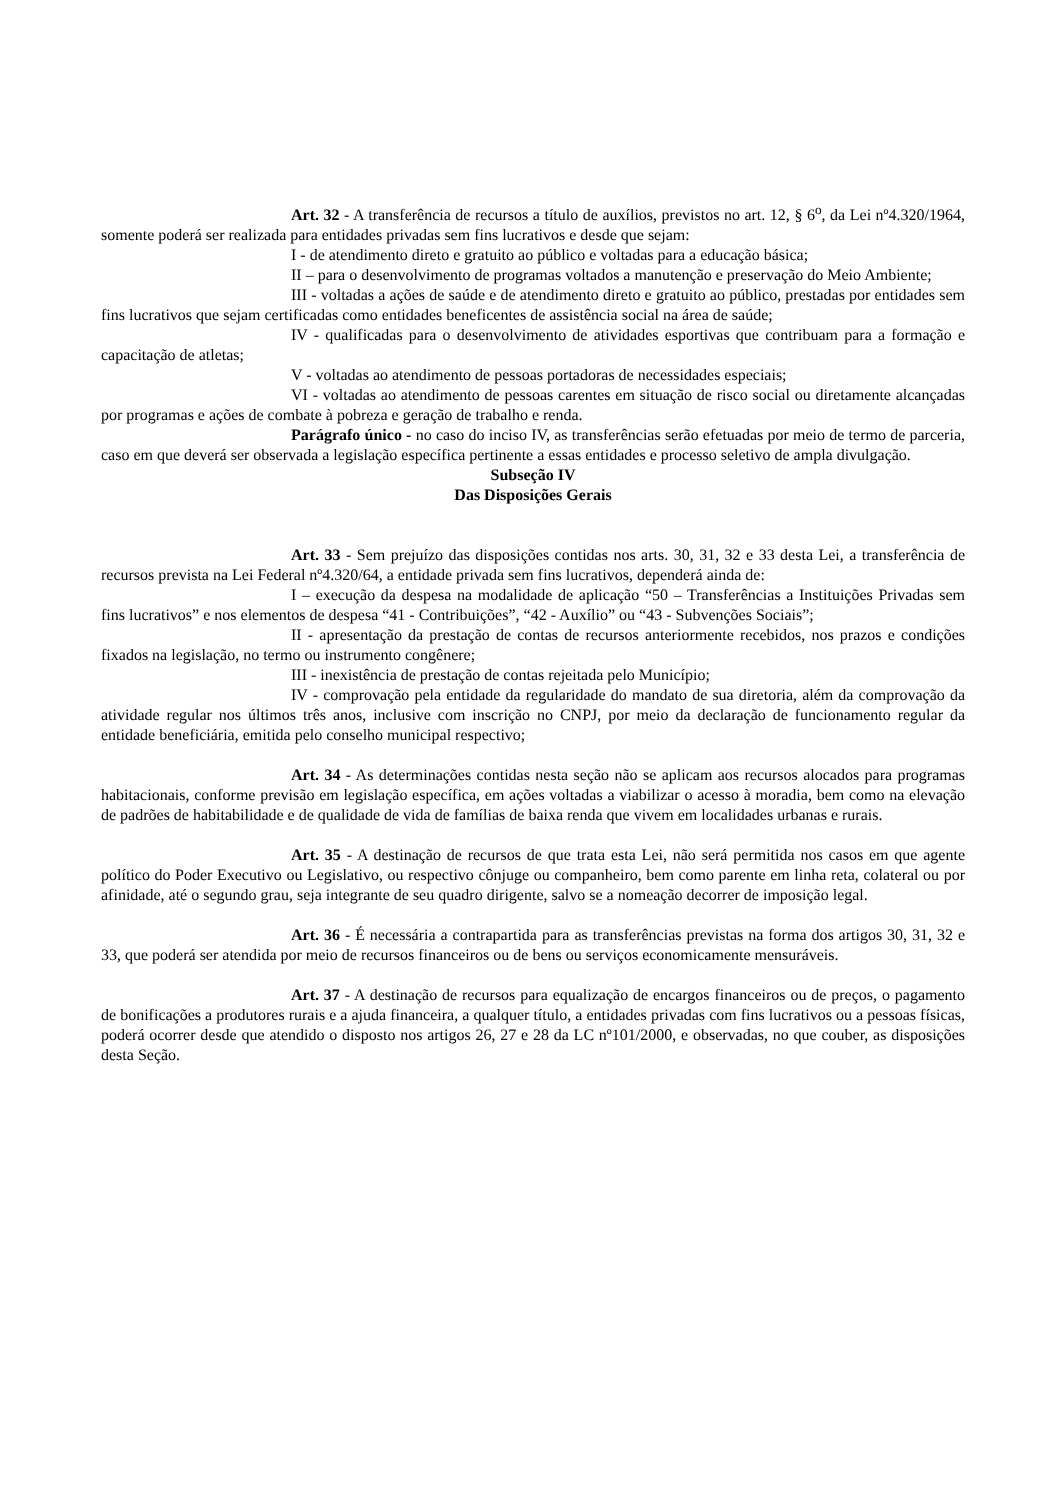Art. 32 - A transferência de recursos a título de auxílios, previstos no art. 12, § 6<sup>o</sup>, da Lei nº4.320/1964, somente poderá ser realizada para entidades privadas sem fins lucrativos e desde que sejam:
I - de atendimento direto e gratuito ao público e voltadas para a educação básica;
II – para o desenvolvimento de programas voltados a manutenção e preservação do Meio Ambiente;
III - voltadas a ações de saúde e de atendimento direto e gratuito ao público, prestadas por entidades sem fins lucrativos que sejam certificadas como entidades beneficentes de assistência social na área de saúde;
IV - qualificadas para o desenvolvimento de atividades esportivas que contribuam para a formação e capacitação de atletas;
V - voltadas ao atendimento de pessoas portadoras de necessidades especiais;
VI - voltadas ao atendimento de pessoas carentes em situação de risco social ou diretamente alcançadas por programas e ações de combate à pobreza e geração de trabalho e renda.
Parágrafo único - no caso do inciso IV, as transferências serão efetuadas por meio de termo de parceria, caso em que deverá ser observada a legislação específica pertinente a essas entidades e processo seletivo de ampla divulgação.
Subseção IV
Das Disposições Gerais
Art. 33 - Sem prejuízo das disposições contidas nos arts. 30, 31, 32 e 33 desta Lei, a transferência de recursos prevista na Lei Federal nº4.320/64, a entidade privada sem fins lucrativos, dependerá ainda de:
I – execução da despesa na modalidade de aplicação “50 – Transferências a Instituições Privadas sem fins lucrativos” e nos elementos de despesa “41 - Contribuições”, “42 - Auxílio” ou “43 - Subvenções Sociais”;
II - apresentação da prestação de contas de recursos anteriormente recebidos, nos prazos e condições fixados na legislação, no termo ou instrumento congênere;
III - inexistência de prestação de contas rejeitada pelo Município;
IV - comprovação pela entidade da regularidade do mandato de sua diretoria, além da comprovação da atividade regular nos últimos três anos, inclusive com inscrição no CNPJ, por meio da declaração de funcionamento regular da entidade beneficiária, emitida pelo conselho municipal respectivo;
Art. 34 - As determinações contidas nesta seção não se aplicam aos recursos alocados para programas habitacionais, conforme previsão em legislação específica, em ações voltadas a viabilizar o acesso à moradia, bem como na elevação de padrões de habitabilidade e de qualidade de vida de famílias de baixa renda que vivem em localidades urbanas e rurais.
Art. 35 - A destinação de recursos de que trata esta Lei, não será permitida nos casos em que agente político do Poder Executivo ou Legislativo, ou respectivo cônjuge ou companheiro, bem como parente em linha reta, colateral ou por afinidade, até o segundo grau, seja integrante de seu quadro dirigente, salvo se a nomeação decorrer de imposição legal.
Art. 36 - É necessária a contrapartida para as transferências previstas na forma dos artigos 30, 31, 32 e 33, que poderá ser atendida por meio de recursos financeiros ou de bens ou serviços economicamente mensuráveis.
Art. 37 - A destinação de recursos para equalização de encargos financeiros ou de preços, o pagamento de bonificações a produtores rurais e a ajuda financeira, a qualquer título, a entidades privadas com fins lucrativos ou a pessoas físicas, poderá ocorrer desde que atendido o disposto nos artigos 26, 27 e 28 da LC nº101/2000, e observadas, no que couber, as disposições desta Seção.